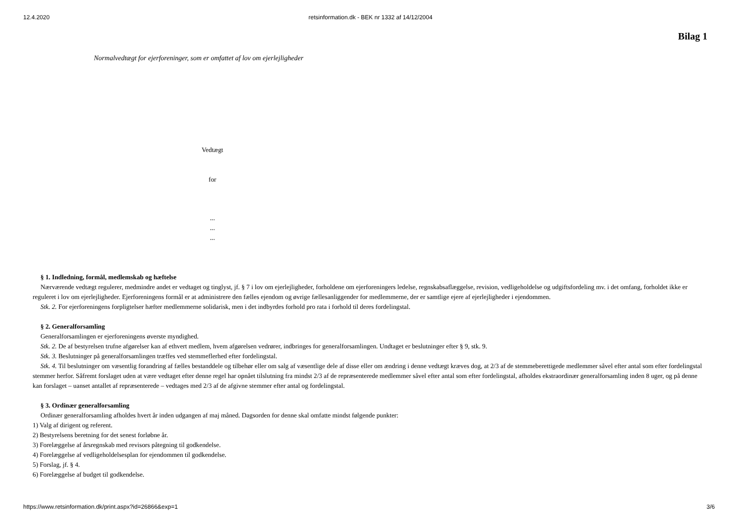12.4.2020 retsinformation.dk - BEK nr 1332 af 14/12/2004
Bilag 1
Normalvedtægt for ejerforeninger, som er omfattet af lov om ejerlejligheder
Vedtægt
for
...
...
...
§ 1. Indledning, formål, medlemskab og hæftelse
Nærværende vedtægt regulerer, medmindre andet er vedtaget og tinglyst, jf. § 7 i lov om ejerlejligheder, forholdene om ejerforeningers ledelse, regnskabsaflæggelse, revision, vedligeholdelse og udgiftsfordeling mv. i det omfang, forholdet ikke er reguleret i lov om ejerlejligheder. Ejerforeningens formål er at administrere den fælles ejendom og øvrige fællesanliggender for medlemmerne, der er samtlige ejere af ejerlejligheder i ejendommen.
Stk. 2. For ejerforeningens forpligtelser hæfter medlemmerne solidarisk, men i det indbyrdes forhold pro rata i forhold til deres fordelingstal.
§ 2. Generalforsamling
Generalforsamlingen er ejerforeningens øverste myndighed.
Stk. 2. De af bestyrelsen trufne afgørelser kan af ethvert medlem, hvem afgørelsen vedrører, indbringes for generalforsamlingen. Undtaget er beslutninger efter § 9, stk. 9.
Stk. 3. Beslutninger på generalforsamlingen træffes ved stemmeflerhed efter fordelingstal.
Stk. 4. Til beslutninger om væsentlig forandring af fælles bestanddele og tilbehør eller om salg af væsentlige dele af disse eller om ændring i denne vedtægt kræves dog, at 2/3 af de stemmeberettigede medlemmer såvel efter antal som efter fordelingstal stemmer herfor. Såfremt forslaget uden at være vedtaget efter denne regel har opnået tilslutning fra mindst 2/3 af de repræsenterede medlemmer såvel efter antal som efter fordelingstal, afholdes ekstraordinær generalforsamling inden 8 uger, og på denne kan forslaget – uanset antallet af repræsenterede – vedtages med 2/3 af de afgivne stemmer efter antal og fordelingstal.
§ 3. Ordinær generalforsamling
Ordinær generalforsamling afholdes hvert år inden udgangen af maj måned. Dagsorden for denne skal omfatte mindst følgende punkter:
1) Valg af dirigent og referent.
2) Bestyrelsens beretning for det senest forløbne år.
3) Forelæggelse af årsregnskab med revisors påtegning til godkendelse.
4) Forelæggelse af vedligeholdelsesplan for ejendommen til godkendelse.
5) Forslag, jf. § 4.
6) Forelæggelse af budget til godkendelse.
https://www.retsinformation.dk/print.aspx?id=26866&exp=1 3/6